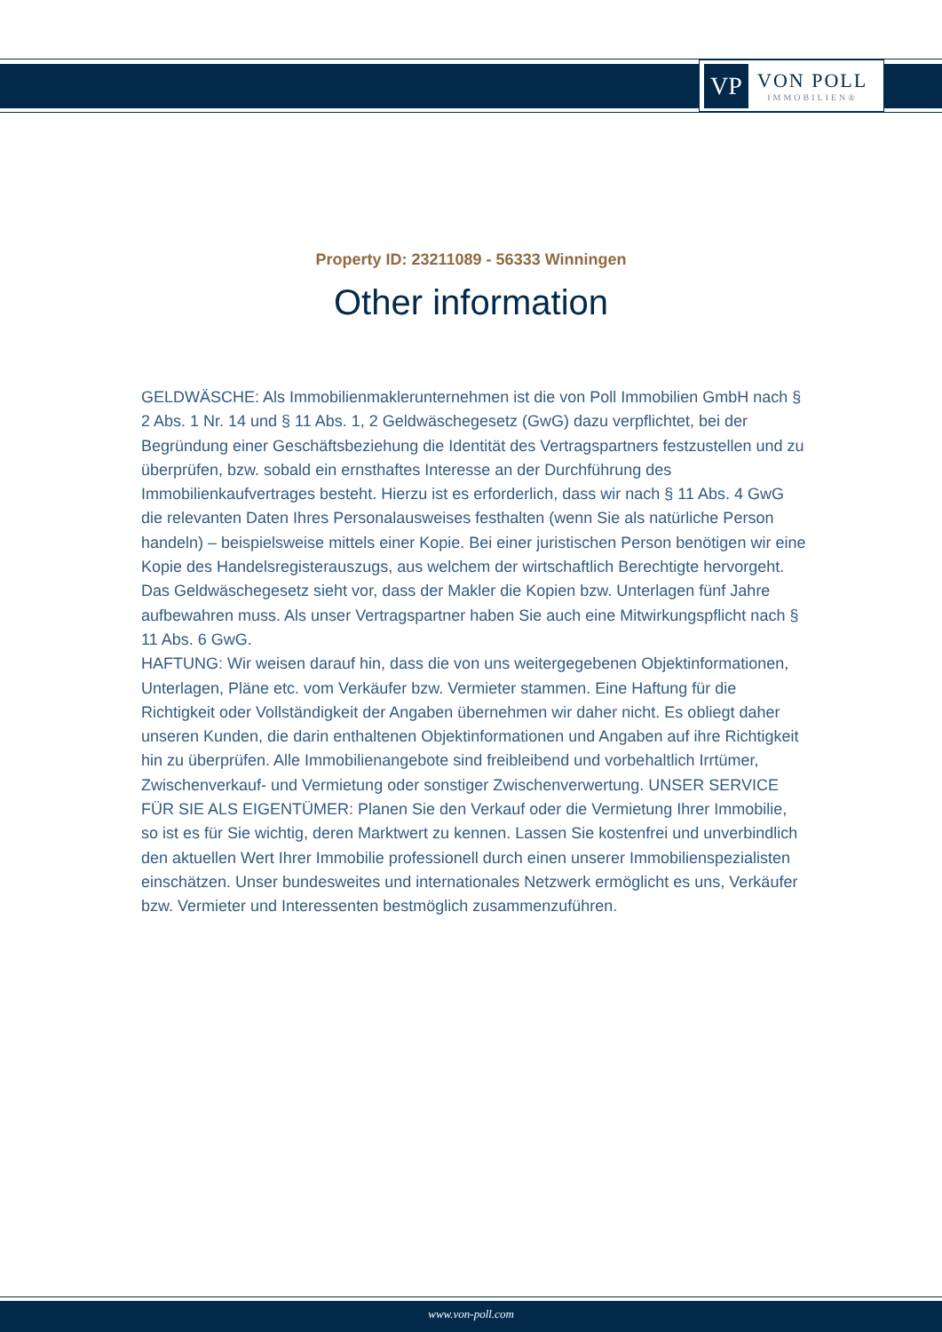VP
VON POLL
IMMOBILIEN®
Property ID: 23211089 - 56333 Winningen
Other information
GELDWÄSCHE: Als Immobilienmaklerunternehmen ist die von Poll Immobilien GmbH nach § 2 Abs. 1 Nr. 14 und § 11 Abs. 1, 2 Geldwäschegesetz (GwG) dazu verpflichtet, bei der Begründung einer Geschäftsbeziehung die Identität des Vertragspartners festzustellen und zu überprüfen, bzw. sobald ein ernsthaftes Interesse an der Durchführung des Immobilienkaufvertrages besteht. Hierzu ist es erforderlich, dass wir nach § 11 Abs. 4 GwG die relevanten Daten Ihres Personalausweises festhalten (wenn Sie als natürliche Person handeln) – beispielsweise mittels einer Kopie. Bei einer juristischen Person benötigen wir eine Kopie des Handelsregisterauszugs, aus welchem der wirtschaftlich Berechtigte hervorgeht. Das Geldwäschegesetz sieht vor, dass der Makler die Kopien bzw. Unterlagen fünf Jahre aufbewahren muss. Als unser Vertragspartner haben Sie auch eine Mitwirkungspflicht nach § 11 Abs. 6 GwG.
HAFTUNG: Wir weisen darauf hin, dass die von uns weitergegebenen Objektinformationen, Unterlagen, Pläne etc. vom Verkäufer bzw. Vermieter stammen. Eine Haftung für die Richtigkeit oder Vollständigkeit der Angaben übernehmen wir daher nicht. Es obliegt daher unseren Kunden, die darin enthaltenen Objektinformationen und Angaben auf ihre Richtigkeit hin zu überprüfen. Alle Immobilienangebote sind freibleibend und vorbehaltlich Irrtümer, Zwischenverkauf- und Vermietung oder sonstiger Zwischenverwertung. UNSER SERVICE FÜR SIE ALS EIGENTÜMER: Planen Sie den Verkauf oder die Vermietung Ihrer Immobilie, so ist es für Sie wichtig, deren Marktwert zu kennen. Lassen Sie kostenfrei und unverbindlich den aktuellen Wert Ihrer Immobilie professionell durch einen unserer Immobilienspezialisten einschätzen. Unser bundesweites und internationales Netzwerk ermöglicht es uns, Verkäufer bzw. Vermieter und Interessenten bestmöglich zusammenzuführen.
www.von-poll.com